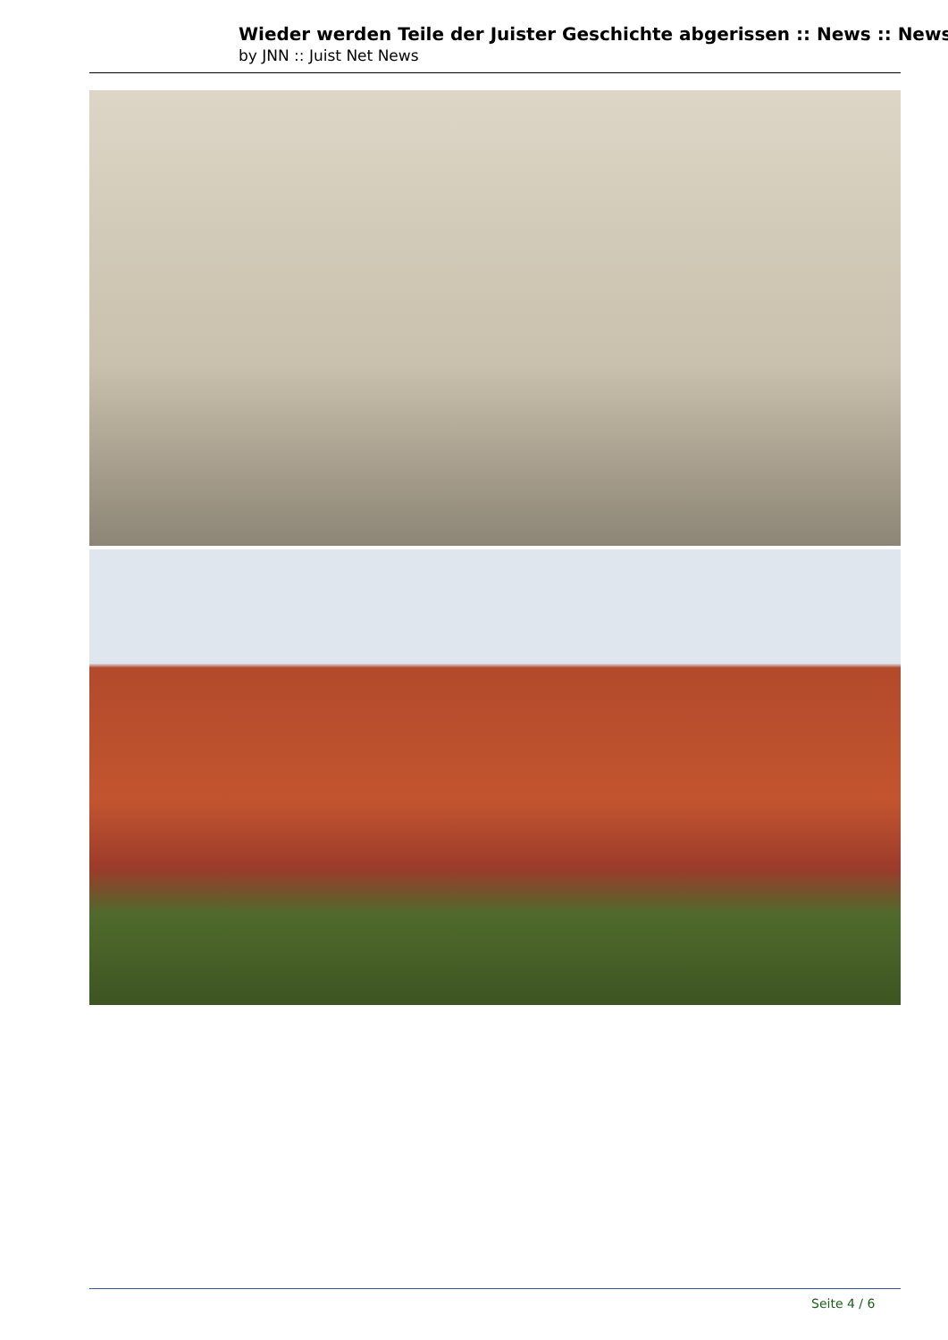Wieder werden Teile der Juister Geschichte abgerissen :: News :: News
by JNN :: Juist Net News
Seite 4 / 6